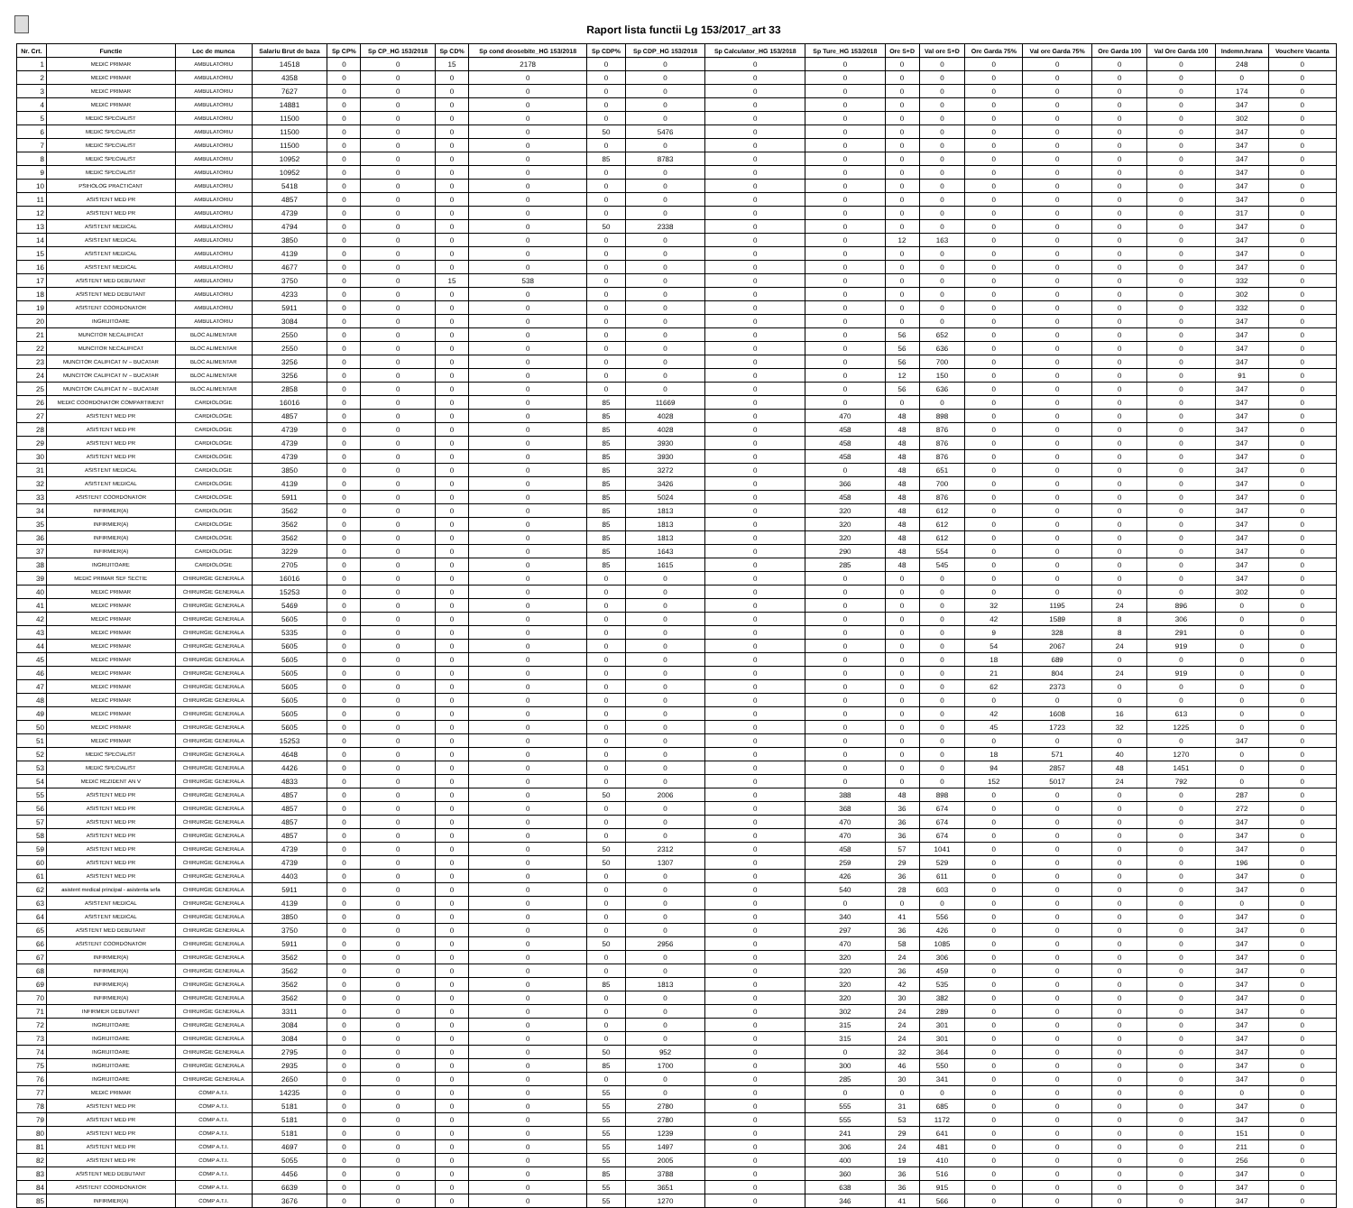Raport lista functii Lg 153/2017_art 33
| Nr. Crt. | Functie | Loc de munca | Salariu Brut de baza | Sp CP% | Sp CP_HG 153/2018 | Sp CD% | Sp cond deosebite_HG 153/2018 | Sp CDP% | Sp CDP_HG 153/2018 | Sp Calculator_HG 153/2018 | Sp Ture_HG 153/2018 | Ore S+D | Val ore S+D | Ore Garda 75% | Val ore Garda 75% | Ore Garda 100 | Val Ore Garda 100 | Indemn.hrana | Vouchere Vacanta |
| --- | --- | --- | --- | --- | --- | --- | --- | --- | --- | --- | --- | --- | --- | --- | --- | --- | --- | --- | --- |
| 1 | MEDIC PRIMAR | AMBULATORIU | 14518 | 0 | 0 | 15 | 2178 | 0 | 0 | 0 | 0 | 0 | 0 | 0 | 0 | 0 | 0 | 248 | 0 |
| 2 | MEDIC PRIMAR | AMBULATORIU | 4358 | 0 | 0 | 0 | 0 | 0 | 0 | 0 | 0 | 0 | 0 | 0 | 0 | 0 | 0 | 0 | 0 |
| 3 | MEDIC PRIMAR | AMBULATORIU | 7627 | 0 | 0 | 0 | 0 | 0 | 0 | 0 | 0 | 0 | 0 | 0 | 0 | 0 | 0 | 174 | 0 |
| 4 | MEDIC PRIMAR | AMBULATORIU | 14881 | 0 | 0 | 0 | 0 | 0 | 0 | 0 | 0 | 0 | 0 | 0 | 0 | 0 | 0 | 347 | 0 |
| 5 | MEDIC SPECIALIST | AMBULATORIU | 11500 | 0 | 0 | 0 | 0 | 0 | 0 | 0 | 0 | 0 | 0 | 0 | 0 | 0 | 0 | 302 | 0 |
| 6 | MEDIC SPECIALIST | AMBULATORIU | 11500 | 0 | 0 | 0 | 0 | 50 | 5476 | 0 | 0 | 0 | 0 | 0 | 0 | 0 | 0 | 347 | 0 |
| 7 | MEDIC SPECIALIST | AMBULATORIU | 11500 | 0 | 0 | 0 | 0 | 0 | 0 | 0 | 0 | 0 | 0 | 0 | 0 | 0 | 0 | 347 | 0 |
| 8 | MEDIC SPECIALIST | AMBULATORIU | 10952 | 0 | 0 | 0 | 0 | 85 | 8783 | 0 | 0 | 0 | 0 | 0 | 0 | 0 | 0 | 347 | 0 |
| 9 | MEDIC SPECIALIST | AMBULATORIU | 10952 | 0 | 0 | 0 | 0 | 0 | 0 | 0 | 0 | 0 | 0 | 0 | 0 | 0 | 0 | 347 | 0 |
| 10 | PSIHOLOG PRACTICANT | AMBULATORIU | 5418 | 0 | 0 | 0 | 0 | 0 | 0 | 0 | 0 | 0 | 0 | 0 | 0 | 0 | 0 | 347 | 0 |
| 11 | ASISTENT MED PR | AMBULATORIU | 4857 | 0 | 0 | 0 | 0 | 0 | 0 | 0 | 0 | 0 | 0 | 0 | 0 | 0 | 0 | 347 | 0 |
| 12 | ASISTENT MED PR | AMBULATORIU | 4739 | 0 | 0 | 0 | 0 | 0 | 0 | 0 | 0 | 0 | 0 | 0 | 0 | 0 | 0 | 317 | 0 |
| 13 | ASISTENT MEDICAL | AMBULATORIU | 4794 | 0 | 0 | 0 | 0 | 50 | 2338 | 0 | 0 | 0 | 0 | 0 | 0 | 0 | 0 | 347 | 0 |
| 14 | ASISTENT MEDICAL | AMBULATORIU | 3850 | 0 | 0 | 0 | 0 | 0 | 0 | 0 | 0 | 12 | 163 | 0 | 0 | 0 | 0 | 347 | 0 |
| 15 | ASISTENT MEDICAL | AMBULATORIU | 4139 | 0 | 0 | 0 | 0 | 0 | 0 | 0 | 0 | 0 | 0 | 0 | 0 | 0 | 0 | 347 | 0 |
| 16 | ASISTENT MEDICAL | AMBULATORIU | 4677 | 0 | 0 | 0 | 0 | 0 | 0 | 0 | 0 | 0 | 0 | 0 | 0 | 0 | 0 | 347 | 0 |
| 17 | ASISTENT MED DEBUTANT | AMBULATORIU | 3750 | 0 | 0 | 15 | 538 | 0 | 0 | 0 | 0 | 0 | 0 | 0 | 0 | 0 | 0 | 332 | 0 |
| 18 | ASISTENT MED DEBUTANT | AMBULATORIU | 4233 | 0 | 0 | 0 | 0 | 0 | 0 | 0 | 0 | 0 | 0 | 0 | 0 | 0 | 0 | 302 | 0 |
| 19 | ASISTENT COORDONATOR | AMBULATORIU | 5911 | 0 | 0 | 0 | 0 | 0 | 0 | 0 | 0 | 0 | 0 | 0 | 0 | 0 | 0 | 332 | 0 |
| 20 | INGRIJITOARE | AMBULATORIU | 3084 | 0 | 0 | 0 | 0 | 0 | 0 | 0 | 0 | 0 | 0 | 0 | 0 | 0 | 0 | 347 | 0 |
| 21 | MUNCITOR NECALIFICAT | BLOC ALIMENTAR | 2550 | 0 | 0 | 0 | 0 | 0 | 0 | 0 | 0 | 56 | 652 | 0 | 0 | 0 | 0 | 347 | 0 |
| 22 | MUNCITOR NECALIFICAT | BLOC ALIMENTAR | 2550 | 0 | 0 | 0 | 0 | 0 | 0 | 0 | 0 | 56 | 636 | 0 | 0 | 0 | 0 | 347 | 0 |
| 23 | MUNCITOR CALIFICAT IV – BUCATAR | BLOC ALIMENTAR | 3256 | 0 | 0 | 0 | 0 | 0 | 0 | 0 | 0 | 56 | 700 | 0 | 0 | 0 | 0 | 347 | 0 |
| 24 | MUNCITOR CALIFICAT IV – BUCATAR | BLOC ALIMENTAR | 3256 | 0 | 0 | 0 | 0 | 0 | 0 | 0 | 0 | 12 | 150 | 0 | 0 | 0 | 0 | 91 | 0 |
| 25 | MUNCITOR CALIFICAT IV – BUCATAR | BLOC ALIMENTAR | 2858 | 0 | 0 | 0 | 0 | 0 | 0 | 0 | 0 | 56 | 636 | 0 | 0 | 0 | 0 | 347 | 0 |
| 26 | MEDIC COORDONATOR COMPARTIMENT | CARDIOLOGIE | 16016 | 0 | 0 | 0 | 0 | 85 | 11669 | 0 | 0 | 0 | 0 | 0 | 0 | 0 | 0 | 347 | 0 |
| 27 | ASISTENT MED PR | CARDIOLOGIE | 4857 | 0 | 0 | 0 | 0 | 85 | 4028 | 0 | 470 | 48 | 898 | 0 | 0 | 0 | 0 | 347 | 0 |
| 28 | ASISTENT MED PR | CARDIOLOGIE | 4739 | 0 | 0 | 0 | 0 | 85 | 4028 | 0 | 458 | 48 | 876 | 0 | 0 | 0 | 0 | 347 | 0 |
| 29 | ASISTENT MED PR | CARDIOLOGIE | 4739 | 0 | 0 | 0 | 0 | 85 | 3930 | 0 | 458 | 48 | 876 | 0 | 0 | 0 | 0 | 347 | 0 |
| 30 | ASISTENT MED PR | CARDIOLOGIE | 4739 | 0 | 0 | 0 | 0 | 85 | 3930 | 0 | 458 | 48 | 876 | 0 | 0 | 0 | 0 | 347 | 0 |
| 31 | ASISTENT MEDICAL | CARDIOLOGIE | 3850 | 0 | 0 | 0 | 0 | 85 | 3272 | 0 | 0 | 48 | 651 | 0 | 0 | 0 | 0 | 347 | 0 |
| 32 | ASISTENT MEDICAL | CARDIOLOGIE | 4139 | 0 | 0 | 0 | 0 | 85 | 3426 | 0 | 366 | 48 | 700 | 0 | 0 | 0 | 0 | 347 | 0 |
| 33 | ASISTENT COORDONATOR | CARDIOLOGIE | 5911 | 0 | 0 | 0 | 0 | 85 | 5024 | 0 | 458 | 48 | 876 | 0 | 0 | 0 | 0 | 347 | 0 |
| 34 | INFIRMIER(A) | CARDIOLOGIE | 3562 | 0 | 0 | 0 | 0 | 85 | 1813 | 0 | 320 | 48 | 612 | 0 | 0 | 0 | 0 | 347 | 0 |
| 35 | INFIRMIER(A) | CARDIOLOGIE | 3562 | 0 | 0 | 0 | 0 | 85 | 1813 | 0 | 320 | 48 | 612 | 0 | 0 | 0 | 0 | 347 | 0 |
| 36 | INFIRMIER(A) | CARDIOLOGIE | 3562 | 0 | 0 | 0 | 0 | 85 | 1813 | 0 | 320 | 48 | 612 | 0 | 0 | 0 | 0 | 347 | 0 |
| 37 | INFIRMIER(A) | CARDIOLOGIE | 3229 | 0 | 0 | 0 | 0 | 85 | 1643 | 0 | 290 | 48 | 554 | 0 | 0 | 0 | 0 | 347 | 0 |
| 38 | INGRIJITOARE | CARDIOLOGIE | 2705 | 0 | 0 | 0 | 0 | 85 | 1615 | 0 | 285 | 48 | 545 | 0 | 0 | 0 | 0 | 347 | 0 |
| 39 | MEDIC PRIMAR SEF SECTIE | CHIRURGIE GENERALA | 16016 | 0 | 0 | 0 | 0 | 0 | 0 | 0 | 0 | 0 | 0 | 0 | 0 | 0 | 0 | 347 | 0 |
| 40 | MEDIC PRIMAR | CHIRURGIE GENERALA | 15253 | 0 | 0 | 0 | 0 | 0 | 0 | 0 | 0 | 0 | 0 | 0 | 0 | 0 | 0 | 302 | 0 |
| 41 | MEDIC PRIMAR | CHIRURGIE GENERALA | 5469 | 0 | 0 | 0 | 0 | 0 | 0 | 0 | 0 | 0 | 0 | 32 | 1195 | 24 | 896 | 0 | 0 |
| 42 | MEDIC PRIMAR | CHIRURGIE GENERALA | 5605 | 0 | 0 | 0 | 0 | 0 | 0 | 0 | 0 | 0 | 0 | 42 | 1589 | 8 | 306 | 0 | 0 |
| 43 | MEDIC PRIMAR | CHIRURGIE GENERALA | 5335 | 0 | 0 | 0 | 0 | 0 | 0 | 0 | 0 | 0 | 0 | 9 | 328 | 8 | 291 | 0 | 0 |
| 44 | MEDIC PRIMAR | CHIRURGIE GENERALA | 5605 | 0 | 0 | 0 | 0 | 0 | 0 | 0 | 0 | 0 | 0 | 54 | 2067 | 24 | 919 | 0 | 0 |
| 45 | MEDIC PRIMAR | CHIRURGIE GENERALA | 5605 | 0 | 0 | 0 | 0 | 0 | 0 | 0 | 0 | 0 | 0 | 18 | 689 | 0 | 0 | 0 | 0 |
| 46 | MEDIC PRIMAR | CHIRURGIE GENERALA | 5605 | 0 | 0 | 0 | 0 | 0 | 0 | 0 | 0 | 0 | 0 | 21 | 804 | 24 | 919 | 0 | 0 |
| 47 | MEDIC PRIMAR | CHIRURGIE GENERALA | 5605 | 0 | 0 | 0 | 0 | 0 | 0 | 0 | 0 | 0 | 0 | 62 | 2373 | 0 | 0 | 0 | 0 |
| 48 | MEDIC PRIMAR | CHIRURGIE GENERALA | 5605 | 0 | 0 | 0 | 0 | 0 | 0 | 0 | 0 | 0 | 0 | 0 | 0 | 0 | 0 | 0 | 0 |
| 49 | MEDIC PRIMAR | CHIRURGIE GENERALA | 5605 | 0 | 0 | 0 | 0 | 0 | 0 | 0 | 0 | 0 | 0 | 42 | 1608 | 16 | 613 | 0 | 0 |
| 50 | MEDIC PRIMAR | CHIRURGIE GENERALA | 5605 | 0 | 0 | 0 | 0 | 0 | 0 | 0 | 0 | 0 | 0 | 45 | 1723 | 32 | 1225 | 0 | 0 |
| 51 | MEDIC PRIMAR | CHIRURGIE GENERALA | 15253 | 0 | 0 | 0 | 0 | 0 | 0 | 0 | 0 | 0 | 0 | 0 | 0 | 0 | 0 | 347 | 0 |
| 52 | MEDIC SPECIALIST | CHIRURGIE GENERALA | 4648 | 0 | 0 | 0 | 0 | 0 | 0 | 0 | 0 | 0 | 0 | 18 | 571 | 40 | 1270 | 0 | 0 |
| 53 | MEDIC SPECIALIST | CHIRURGIE GENERALA | 4426 | 0 | 0 | 0 | 0 | 0 | 0 | 0 | 0 | 0 | 0 | 94 | 2857 | 48 | 1451 | 0 | 0 |
| 54 | MEDIC REZIDENT AN V | CHIRURGIE GENERALA | 4833 | 0 | 0 | 0 | 0 | 0 | 0 | 0 | 0 | 0 | 0 | 152 | 5017 | 24 | 792 | 0 | 0 |
| 55 | ASISTENT MED PR | CHIRURGIE GENERALA | 4857 | 0 | 0 | 0 | 0 | 50 | 2006 | 0 | 388 | 48 | 898 | 0 | 0 | 0 | 0 | 287 | 0 |
| 56 | ASISTENT MED PR | CHIRURGIE GENERALA | 4857 | 0 | 0 | 0 | 0 | 0 | 0 | 0 | 368 | 36 | 674 | 0 | 0 | 0 | 0 | 272 | 0 |
| 57 | ASISTENT MED PR | CHIRURGIE GENERALA | 4857 | 0 | 0 | 0 | 0 | 0 | 0 | 0 | 470 | 36 | 674 | 0 | 0 | 0 | 0 | 347 | 0 |
| 58 | ASISTENT MED PR | CHIRURGIE GENERALA | 4857 | 0 | 0 | 0 | 0 | 0 | 0 | 0 | 470 | 36 | 674 | 0 | 0 | 0 | 0 | 347 | 0 |
| 59 | ASISTENT MED PR | CHIRURGIE GENERALA | 4739 | 0 | 0 | 0 | 0 | 50 | 2312 | 0 | 458 | 57 | 1041 | 0 | 0 | 0 | 0 | 347 | 0 |
| 60 | ASISTENT MED PR | CHIRURGIE GENERALA | 4739 | 0 | 0 | 0 | 0 | 50 | 1307 | 0 | 259 | 29 | 529 | 0 | 0 | 0 | 0 | 196 | 0 |
| 61 | ASISTENT MED PR | CHIRURGIE GENERALA | 4403 | 0 | 0 | 0 | 0 | 0 | 0 | 0 | 426 | 36 | 611 | 0 | 0 | 0 | 0 | 347 | 0 |
| 62 | asistent medical principal - asistenta sefa | CHIRURGIE GENERALA | 5911 | 0 | 0 | 0 | 0 | 0 | 0 | 0 | 540 | 28 | 603 | 0 | 0 | 0 | 0 | 347 | 0 |
| 63 | ASISTENT MEDICAL | CHIRURGIE GENERALA | 4139 | 0 | 0 | 0 | 0 | 0 | 0 | 0 | 0 | 0 | 0 | 0 | 0 | 0 | 0 | 0 | 0 |
| 64 | ASISTENT MEDICAL | CHIRURGIE GENERALA | 3850 | 0 | 0 | 0 | 0 | 0 | 0 | 0 | 340 | 41 | 556 | 0 | 0 | 0 | 0 | 347 | 0 |
| 65 | ASISTENT MED DEBUTANT | CHIRURGIE GENERALA | 3750 | 0 | 0 | 0 | 0 | 0 | 0 | 0 | 297 | 36 | 426 | 0 | 0 | 0 | 0 | 347 | 0 |
| 66 | ASISTENT COORDONATOR | CHIRURGIE GENERALA | 5911 | 0 | 0 | 0 | 0 | 50 | 2956 | 0 | 470 | 58 | 1085 | 0 | 0 | 0 | 0 | 347 | 0 |
| 67 | INFIRMIER(A) | CHIRURGIE GENERALA | 3562 | 0 | 0 | 0 | 0 | 0 | 0 | 0 | 320 | 24 | 306 | 0 | 0 | 0 | 0 | 347 | 0 |
| 68 | INFIRMIER(A) | CHIRURGIE GENERALA | 3562 | 0 | 0 | 0 | 0 | 0 | 0 | 0 | 320 | 36 | 459 | 0 | 0 | 0 | 0 | 347 | 0 |
| 69 | INFIRMIER(A) | CHIRURGIE GENERALA | 3562 | 0 | 0 | 0 | 0 | 85 | 1813 | 0 | 320 | 42 | 535 | 0 | 0 | 0 | 0 | 347 | 0 |
| 70 | INFIRMIER(A) | CHIRURGIE GENERALA | 3562 | 0 | 0 | 0 | 0 | 0 | 0 | 0 | 320 | 30 | 382 | 0 | 0 | 0 | 0 | 347 | 0 |
| 71 | INFIRMIER DEBUTANT | CHIRURGIE GENERALA | 3311 | 0 | 0 | 0 | 0 | 0 | 0 | 0 | 302 | 24 | 289 | 0 | 0 | 0 | 0 | 347 | 0 |
| 72 | INGRIJITOARE | CHIRURGIE GENERALA | 3084 | 0 | 0 | 0 | 0 | 0 | 0 | 0 | 315 | 24 | 301 | 0 | 0 | 0 | 0 | 347 | 0 |
| 73 | INGRIJITOARE | CHIRURGIE GENERALA | 3084 | 0 | 0 | 0 | 0 | 0 | 0 | 0 | 315 | 24 | 301 | 0 | 0 | 0 | 0 | 347 | 0 |
| 74 | INGRIJITOARE | CHIRURGIE GENERALA | 2795 | 0 | 0 | 0 | 0 | 50 | 952 | 0 | 0 | 32 | 364 | 0 | 0 | 0 | 0 | 347 | 0 |
| 75 | INGRIJITOARE | CHIRURGIE GENERALA | 2935 | 0 | 0 | 0 | 0 | 85 | 1700 | 0 | 300 | 46 | 550 | 0 | 0 | 0 | 0 | 347 | 0 |
| 76 | INGRIJITOARE | CHIRURGIE GENERALA | 2650 | 0 | 0 | 0 | 0 | 0 | 0 | 0 | 285 | 30 | 341 | 0 | 0 | 0 | 0 | 347 | 0 |
| 77 | MEDIC PRIMAR | COMP A.T.I. | 14235 | 0 | 0 | 0 | 0 | 55 | 0 | 0 | 0 | 0 | 0 | 0 | 0 | 0 | 0 | 0 | 0 |
| 78 | ASISTENT MED PR | COMP A.T.I. | 5181 | 0 | 0 | 0 | 0 | 55 | 2780 | 0 | 555 | 31 | 685 | 0 | 0 | 0 | 0 | 347 | 0 |
| 79 | ASISTENT MED PR | COMP A.T.I. | 5181 | 0 | 0 | 0 | 0 | 55 | 2780 | 0 | 555 | 53 | 1172 | 0 | 0 | 0 | 0 | 347 | 0 |
| 80 | ASISTENT MED PR | COMP A.T.I. | 5181 | 0 | 0 | 0 | 0 | 55 | 1239 | 0 | 241 | 29 | 641 | 0 | 0 | 0 | 0 | 151 | 0 |
| 81 | ASISTENT MED PR | COMP A.T.I. | 4697 | 0 | 0 | 0 | 0 | 55 | 1497 | 0 | 306 | 24 | 481 | 0 | 0 | 0 | 0 | 211 | 0 |
| 82 | ASISTENT MED PR | COMP A.T.I. | 5055 | 0 | 0 | 0 | 0 | 55 | 2005 | 0 | 400 | 19 | 410 | 0 | 0 | 0 | 0 | 256 | 0 |
| 83 | ASISTENT MED DEBUTANT | COMP A.T.I. | 4456 | 0 | 0 | 0 | 0 | 85 | 3788 | 0 | 360 | 36 | 516 | 0 | 0 | 0 | 0 | 347 | 0 |
| 84 | ASISTENT COORDONATOR | COMP A.T.I. | 6639 | 0 | 0 | 0 | 0 | 55 | 3651 | 0 | 638 | 36 | 915 | 0 | 0 | 0 | 0 | 347 | 0 |
| 85 | INFIRMIER(A) | COMP A.T.I. | 3676 | 0 | 0 | 0 | 0 | 55 | 1270 | 0 | 346 | 41 | 566 | 0 | 0 | 0 | 0 | 347 | 0 |